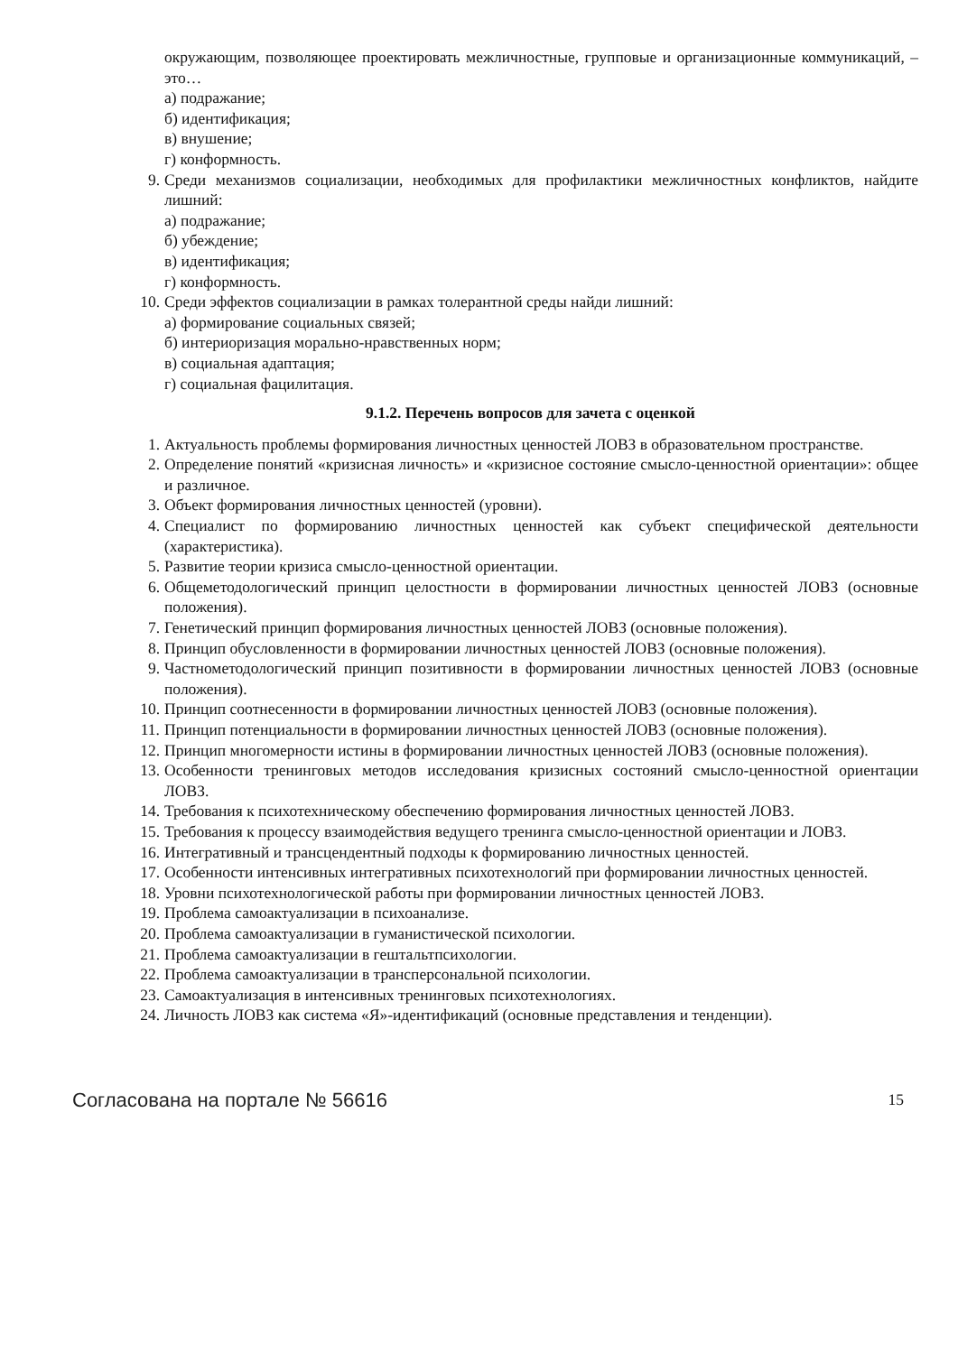окружающим, позволяющее проектировать межличностные, групповые и организационные коммуникаций, – это…
а) подражание;
б) идентификация;
в) внушение;
г) конформность.
9. Среди механизмов социализации, необходимых для профилактики межличностных конфликтов, найдите лишний:
а) подражание;
б) убеждение;
в) идентификация;
г) конформность.
10. Среди эффектов социализации в рамках толерантной среды найди лишний:
а) формирование социальных связей;
б) интериоризация морально-нравственных норм;
в) социальная адаптация;
г) социальная фацилитация.
9.1.2. Перечень вопросов для зачета с оценкой
1. Актуальность проблемы формирования личностных ценностей ЛОВЗ в образовательном пространстве.
2. Определение понятий «кризисная личность» и «кризисное состояние смысло-ценностной ориентации»: общее и различное.
3. Объект формирования личностных ценностей (уровни).
4. Специалист по формированию личностных ценностей как субъект специфической деятельности (характеристика).
5. Развитие теории кризиса смысло-ценностной ориентации.
6. Общеметодологический принцип целостности в формировании личностных ценностей ЛОВЗ (основные положения).
7. Генетический принцип формирования личностных ценностей ЛОВЗ (основные положения).
8. Принцип обусловленности в формировании личностных ценностей ЛОВЗ (основные положения).
9. Частнометодологический принцип позитивности в формировании личностных ценностей ЛОВЗ (основные положения).
10. Принцип соотнесенности в формировании личностных ценностей ЛОВЗ (основные положения).
11. Принцип потенциальности в формировании личностных ценностей ЛОВЗ (основные положения).
12. Принцип многомерности истины в формировании личностных ценностей ЛОВЗ (основные положения).
13. Особенности тренинговых методов исследования кризисных состояний смысло-ценностной ориентации ЛОВЗ.
14. Требования к психотехническому обеспечению формирования личностных ценностей ЛОВЗ.
15. Требования к процессу взаимодействия ведущего тренинга смысло-ценностной ориентации и ЛОВЗ.
16. Интегративный и трансцендентный подходы к формированию личностных ценностей.
17. Особенности интенсивных интегративных психотехнологий при формировании личностных ценностей.
18. Уровни психотехнологической работы при формировании личностных ценностей ЛОВЗ.
19. Проблема самоактуализации в психоанализе.
20. Проблема самоактуализации в гуманистической психологии.
21. Проблема самоактуализации в гештальтпсихологии.
22. Проблема самоактуализации в трансперсональной психологии.
23. Самоактуализация в интенсивных тренинговых психотехнологиях.
24. Личность ЛОВЗ как система «Я»-идентификаций (основные представления и тенденции).
Согласована на портале № 56616 15